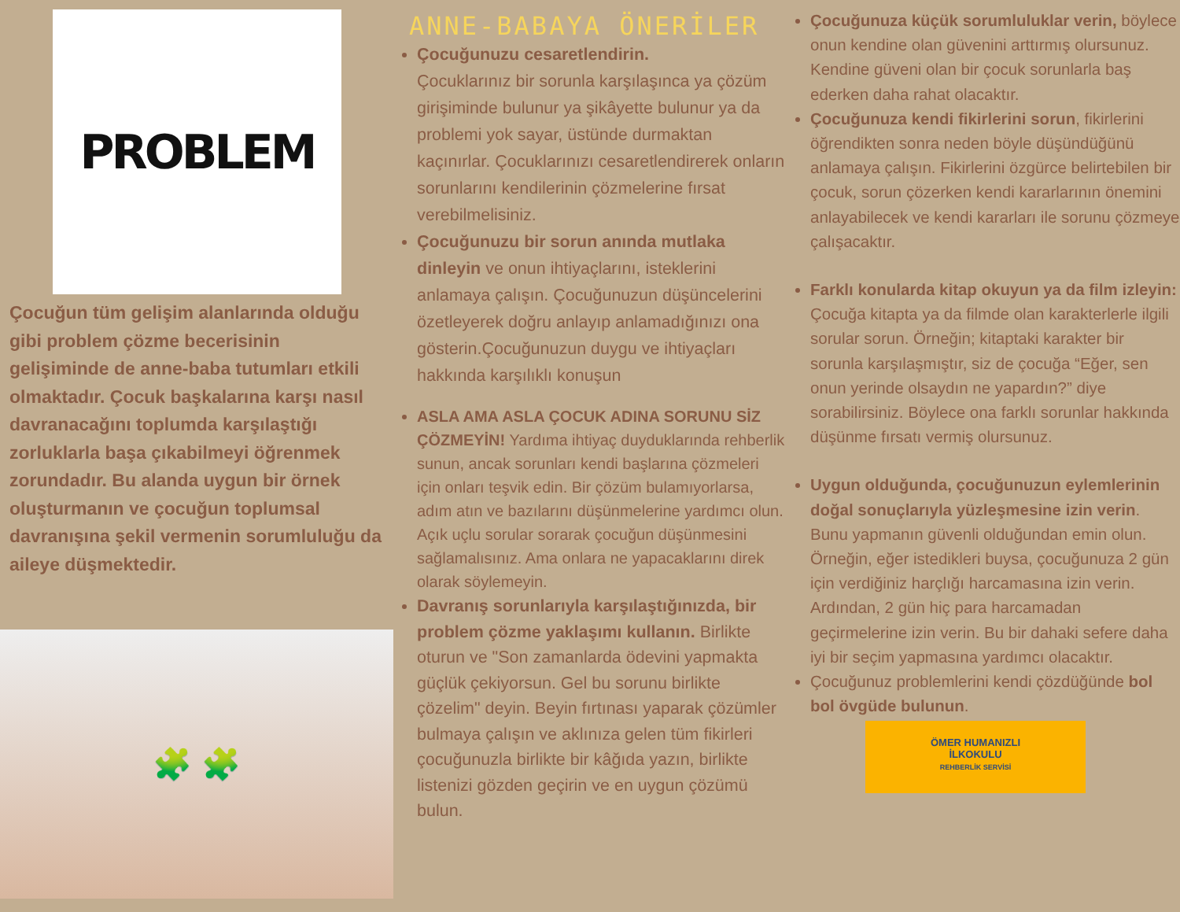PROBLEM
Çocuğun tüm gelişim alanlarında olduğu gibi problem çözme becerisinin gelişiminde de anne-baba tutumları etkili olmaktadır. Çocuk başkalarına karşı nasıl davranacağını toplumda karşılaştığı zorluklarla başa çıkabilmeyi öğrenmek zorundadır. Bu alanda uygun bir örnek oluşturmanın ve çocuğun toplumsal davranışına şekil vermenin sorumluluğu da aileye düşmektedir.
🧩 🧩
ANNE-BABAYA ÖNERİLER
Çocuğunuzu cesaretlendirin.
Çocuklarınız bir sorunla karşılaşınca ya çözüm girişiminde bulunur ya şikâyette bulunur ya da problemi yok sayar, üstünde durmaktan kaçınırlar. Çocuklarınızı cesaretlendirerek onların sorunlarını kendilerinin çözmelerine fırsat verebilmelisiniz.
Çocuğunuzu bir sorun anında mutlaka dinleyin ve onun ihtiyaçlarını, isteklerini anlamaya çalışın. Çocuğunuzun düşüncelerini özetleyerek doğru anlayıp anlamadığınızı ona gösterin.Çocuğunuzun duygu ve ihtiyaçları hakkında karşılıklı konuşun
ASLA AMA ASLA ÇOCUK ADINA SORUNU SİZ ÇÖZMEYİN! Yardıma ihtiyaç duyduklarında rehberlik sunun, ancak sorunları kendi başlarına çözmeleri için onları teşvik edin. Bir çözüm bulamıyorlarsa, adım atın ve bazılarını düşünmelerine yardımcı olun. Açık uçlu sorular sorarak çocuğun düşünmesini sağlamalısınız. Ama onlara ne yapacaklarını direk olarak söylemeyin.
Davranış sorunlarıyla karşılaştığınızda, bir problem çözme yaklaşımı kullanın. Birlikte oturun ve "Son zamanlarda ödevini yapmakta güçlük çekiyorsun. Gel bu sorunu birlikte çözelim" deyin. Beyin fırtınası yaparak çözümler bulmaya çalışın ve aklınıza gelen tüm fikirleri çocuğunuzla birlikte bir kâğıda yazın, birlikte listenizi gözden geçirin ve en uygun çözümü bulun.
Çocuğunuza küçük sorumluluklar verin, böylece onun kendine olan güvenini arttırmış olursunuz. Kendine güveni olan bir çocuk sorunlarla baş ederken daha rahat olacaktır.
Çocuğunuza kendi fikirlerini sorun, fikirlerini öğrendikten sonra neden böyle düşündüğünü anlamaya çalışın. Fikirlerini özgürce belirtebilen bir çocuk, sorun çözerken kendi kararlarının önemini anlayabilecek ve kendi kararları ile sorunu çözmeye çalışacaktır.
Farklı konularda kitap okuyun ya da film izleyin: Çocuğa kitapta ya da filmde olan karakterlerle ilgili sorular sorun. Örneğin; kitaptaki karakter bir sorunla karşılaşmıştır, siz de çocuğa “Eğer, sen onun yerinde olsaydın ne yapardın?” diye sorabilirsiniz. Böylece ona farklı sorunlar hakkında düşünme fırsatı vermiş olursunuz.
Uygun olduğunda, çocuğunuzun eylemlerinin doğal sonuçlarıyla yüzleşmesine izin verin. Bunu yapmanın güvenli olduğundan emin olun. Örneğin, eğer istedikleri buysa, çocuğunuza 2 gün için verdiğiniz harçlığı harcamasına izin verin. Ardından, 2 gün hiç para harcamadan geçirmelerine izin verin. Bu bir dahaki sefere daha iyi bir seçim yapmasına yardımcı olacaktır.
Çocuğunuz problemlerini kendi çözdüğünde bol bol övgüde bulunun.
ÖMER HUMANIZLI
İLKOKULU
REHBERLİK SERVİSİ